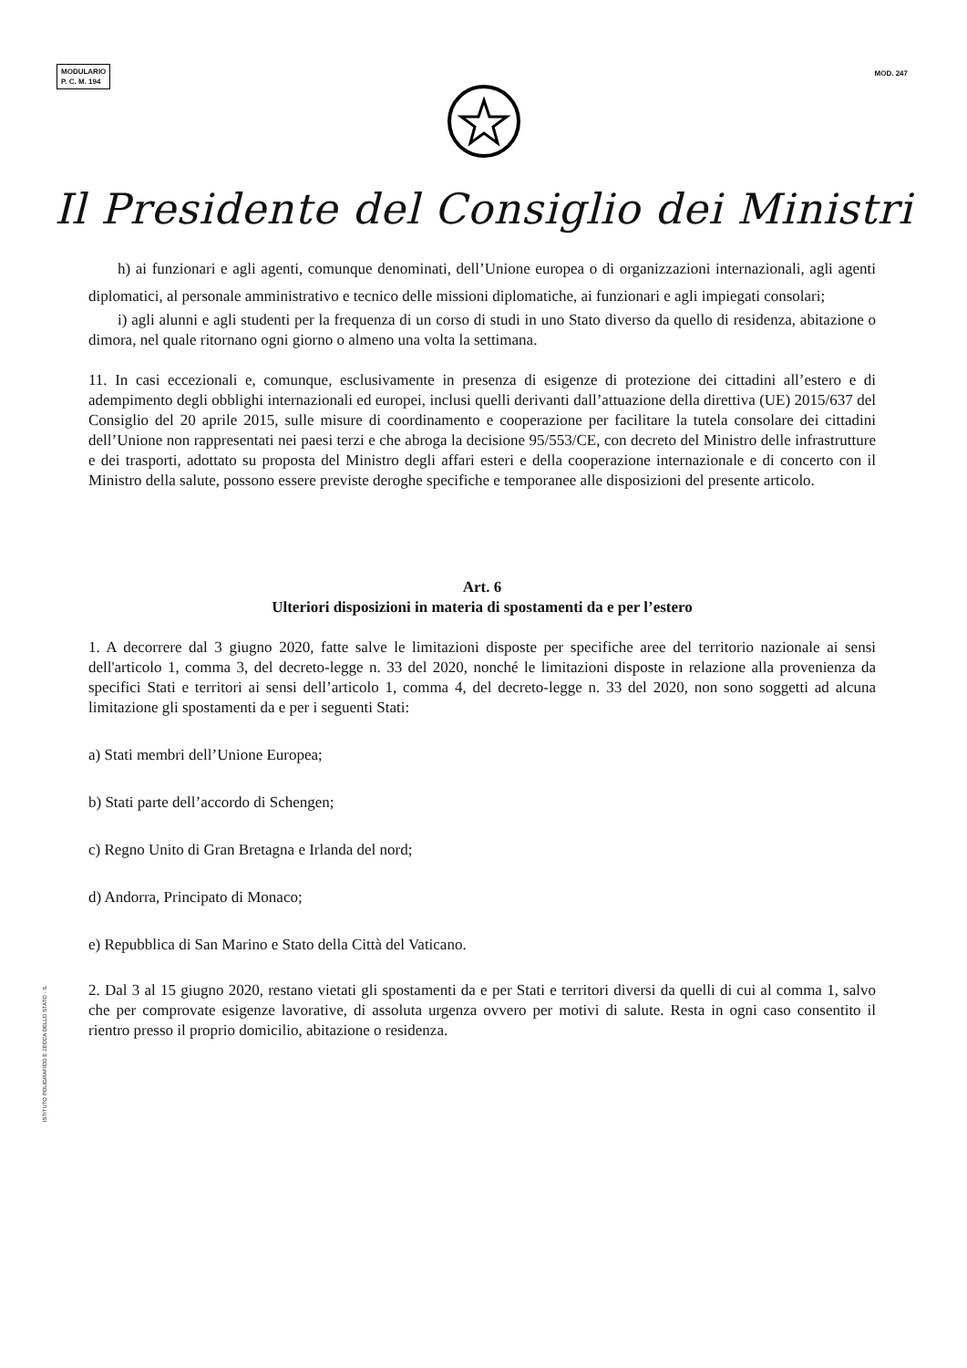MODULARIO
P. C. M. 194
MOD. 247
Il Presidente del Consiglio dei Ministri
h) ai funzionari e agli agenti, comunque denominati, dell’Unione europea o di organizzazioni internazionali, agli agenti diplomatici, al personale amministrativo e tecnico delle missioni diplomatiche, ai funzionari e agli impiegati consolari;
i) agli alunni e agli studenti per la frequenza di un corso di studi in uno Stato diverso da quello di residenza, abitazione o dimora, nel quale ritornano ogni giorno o almeno una volta la settimana.
11. In casi eccezionali e, comunque, esclusivamente in presenza di esigenze di protezione dei cittadini all’estero e di adempimento degli obblighi internazionali ed europei, inclusi quelli derivanti dall’attuazione della direttiva (UE) 2015/637 del Consiglio del 20 aprile 2015, sulle misure di coordinamento e cooperazione per facilitare la tutela consolare dei cittadini dell’Unione non rappresentati nei paesi terzi e che abroga la decisione 95/553/CE, con decreto del Ministro delle infrastrutture e dei trasporti, adottato su proposta del Ministro degli affari esteri e della cooperazione internazionale e di concerto con il Ministro della salute, possono essere previste deroghe specifiche e temporanee alle disposizioni del presente articolo.
Art. 6
Ulteriori disposizioni in materia di spostamenti da e per l’estero
1. A decorrere dal 3 giugno 2020, fatte salve le limitazioni disposte per specifiche aree del territorio nazionale ai sensi dell'articolo 1, comma 3, del decreto-legge n. 33 del 2020, nonché le limitazioni disposte in relazione alla provenienza da specifici Stati e territori ai sensi dell’articolo 1, comma 4, del decreto-legge n. 33 del 2020, non sono soggetti ad alcuna limitazione gli spostamenti da e per i seguenti Stati:
a) Stati membri dell’Unione Europea;
b) Stati parte dell’accordo di Schengen;
c) Regno Unito di Gran Bretagna e Irlanda del nord;
d) Andorra, Principato di Monaco;
e) Repubblica di San Marino e Stato della Città del Vaticano.
2. Dal 3 al 15 giugno 2020, restano vietati gli spostamenti da e per Stati e territori diversi da quelli di cui al comma 1, salvo che per comprovate esigenze lavorative, di assoluta urgenza ovvero per motivi di salute. Resta in ogni caso consentito il rientro presso il proprio domicilio, abitazione o residenza.
ISTITUTO POLIGRAFICO E ZECCA DELLO STATO - S.